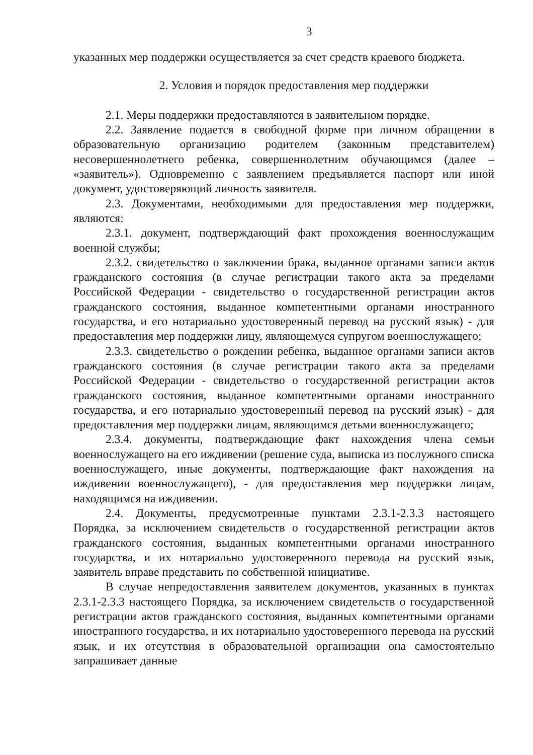3
указанных мер поддержки осуществляется за счет средств краевого бюджета.
2. Условия и порядок предоставления мер поддержки
2.1. Меры поддержки предоставляются в заявительном порядке.
2.2. Заявление подается в свободной форме при личном обращении в образовательную организацию родителем (законным представителем) несовершеннолетнего ребенка, совершеннолетним обучающимся (далее – «заявитель»). Одновременно с заявлением предъявляется паспорт или иной документ, удостоверяющий личность заявителя.
2.3. Документами, необходимыми для предоставления мер поддержки, являются:
2.3.1. документ, подтверждающий факт прохождения военнослужащим военной службы;
2.3.2. свидетельство о заключении брака, выданное органами записи актов гражданского состояния (в случае регистрации такого акта за пределами Российской Федерации - свидетельство о государственной регистрации актов гражданского состояния, выданное компетентными органами иностранного государства, и его нотариально удостоверенный перевод на русский язык) - для предоставления мер поддержки лицу, являющемуся супругом военнослужащего;
2.3.3. свидетельство о рождении ребенка, выданное органами записи актов гражданского состояния (в случае регистрации такого акта за пределами Российской Федерации - свидетельство о государственной регистрации актов гражданского состояния, выданное компетентными органами иностранного государства, и его нотариально удостоверенный перевод на русский язык) - для предоставления мер поддержки лицам, являющимся детьми военнослужащего;
2.3.4. документы, подтверждающие факт нахождения члена семьи военнослужащего на его иждивении (решение суда, выписка из послужного списка военнослужащего, иные документы, подтверждающие факт нахождения на иждивении военнослужащего), - для предоставления мер поддержки лицам, находящимся на иждивении.
2.4. Документы, предусмотренные пунктами 2.3.1-2.3.3 настоящего Порядка, за исключением свидетельств о государственной регистрации актов гражданского состояния, выданных компетентными органами иностранного государства, и их нотариально удостоверенного перевода на русский язык, заявитель вправе представить по собственной инициативе.
В случае непредоставления заявителем документов, указанных в пунктах 2.3.1-2.3.3 настоящего Порядка, за исключением свидетельств о государственной регистрации актов гражданского состояния, выданных компетентными органами иностранного государства, и их нотариально удостоверенного перевода на русский язык, и их отсутствия в образовательной организации она самостоятельно запрашивает данные